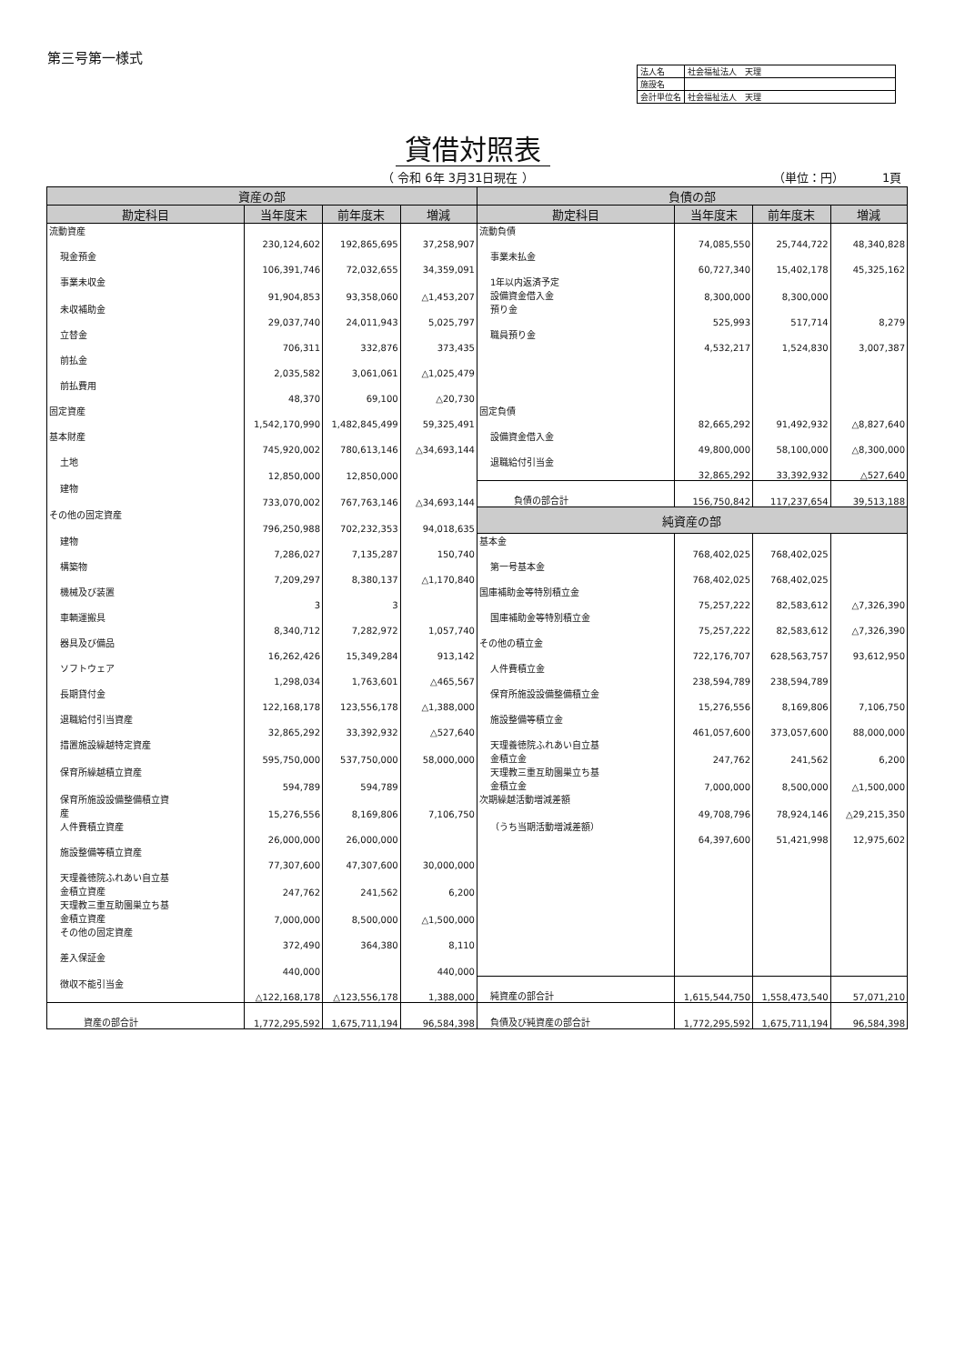第三号第一様式
| 法人名 | 社会福祉法人 天理 |
| 施設名 | |
| 会計単位名 | 社会福祉法人 天理 |
貸借対照表
（ 令和 6年 3月31日現在 ） （単位：円） 1頁
| 資産の部 | | | | 負債の部 | | | |
| --- | --- | --- | --- | --- | --- | --- | --- |
| 勘定科目 | 当年度末 | 前年度末 | 増減 | 勘定科目 | 当年度末 | 前年度末 | 増減 |
| 流動資産 | 230,124,602 | 192,865,695 | 37,258,907 | 流動負債 | 74,085,550 | 25,744,722 | 48,340,828 |
| 現金預金 | 106,391,746 | 72,032,655 | 34,359,091 | 事業未払金 | 60,727,340 | 15,402,178 | 45,325,162 |
| 事業未収金 | 91,904,853 | 93,358,060 | △1,453,207 | 1年以内返済予定 設備資金借入金 | 8,300,000 | 8,300,000 | |
| 未収補助金 | 29,037,740 | 24,011,943 | 5,025,797 | 預り金 | 525,993 | 517,714 | 8,279 |
| 立替金 | 706,311 | 332,876 | 373,435 | 職員預り金 | 4,532,217 | 1,524,830 | 3,007,387 |
| 前払金 | 2,035,582 | 3,061,061 | △1,025,479 | | | | |
| 前払費用 | 48,370 | 69,100 | △20,730 | | | | |
| 固定資産 | 1,542,170,990 | 1,482,845,499 | 59,325,491 | 固定負債 | 82,665,292 | 91,492,932 | △8,827,640 |
| 基本財産 | 745,920,002 | 780,613,146 | △34,693,144 | 設備資金借入金 | 49,800,000 | 58,100,000 | △8,300,000 |
| 土地 | 12,850,000 | 12,850,000 | | 退職給付引当金 | 32,865,292 | 33,392,932 | △527,640 |
| 建物 | 733,070,002 | 767,763,146 | △34,693,144 | 負債の部合計 | 156,750,842 | 117,237,654 | 39,513,188 |
| その他の固定資産 | 796,250,988 | 702,232,353 | 94,018,635 | 純資産の部 | | | |
| 建物 | 7,286,027 | 7,135,287 | 150,740 | 基本金 | 768,402,025 | 768,402,025 | |
| 構築物 | 7,209,297 | 8,380,137 | △1,170,840 | 第一号基本金 | 768,402,025 | 768,402,025 | |
| 機械及び装置 | 3 | 3 | | 国庫補助金等特別積立金 | 75,257,222 | 82,583,612 | △7,326,390 |
| 車輌運搬具 | 8,340,712 | 7,282,972 | 1,057,740 | 国庫補助金等特別積立金 | 75,257,222 | 82,583,612 | △7,326,390 |
| 器具及び備品 | 16,262,426 | 15,349,284 | 913,142 | その他の積立金 | 722,176,707 | 628,563,757 | 93,612,950 |
| ソフトウェア | 1,298,034 | 1,763,601 | △465,567 | 人件費積立金 | 238,594,789 | 238,594,789 | |
| 長期貸付金 | 122,168,178 | 123,556,178 | △1,388,000 | 保育所施設設備整備積立金 | 15,276,556 | 8,169,806 | 7,106,750 |
| 退職給付引当資産 | 32,865,292 | 33,392,932 | △527,640 | 施設整備等積立金 | 461,057,600 | 373,057,600 | 88,000,000 |
| 措置施設繰越特定資産 | 595,750,000 | 537,750,000 | 58,000,000 | 天理養徳院ふれあい自立基 金積立金 | 247,762 | 241,562 | 6,200 |
| 保育所繰越積立資産 | 594,789 | 594,789 | | 天理教三重互助園巣立ち基 金積立金 | 7,000,000 | 8,500,000 | △1,500,000 |
| 保育所施設設備整備積立資 産 | 15,276,556 | 8,169,806 | 7,106,750 | 次期繰越活動増減差額 | 49,708,796 | 78,924,146 | △29,215,350 |
| 人件費積立資産 | 26,000,000 | 26,000,000 | | （うち当期活動増減差額） | 64,397,600 | 51,421,998 | 12,975,602 |
| 施設整備等積立資産 | 77,307,600 | 47,307,600 | 30,000,000 | | | | |
| 天理養徳院ふれあい自立基 金積立資産 | 247,762 | 241,562 | 6,200 | | | | |
| 天理教三重互助園巣立ち基 金積立資産 | 7,000,000 | 8,500,000 | △1,500,000 | | | | |
| その他の固定資産 | 372,490 | 364,380 | 8,110 | | | | |
| 差入保証金 | 440,000 | | 440,000 | | | | |
| 徴収不能引当金 | △122,168,178 | △123,556,178 | 1,388,000 | 純資産の部合計 | 1,615,544,750 | 1,558,473,540 | 57,071,210 |
| 資産の部合計 | 1,772,295,592 | 1,675,711,194 | 96,584,398 | 負債及び純資産の部合計 | 1,772,295,592 | 1,675,711,194 | 96,584,398 |